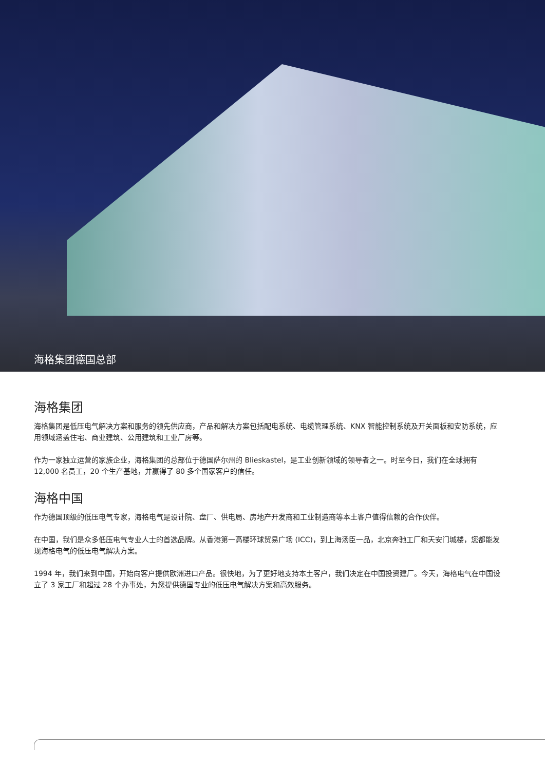海格集团德国总部
海格集团
海格集团是低压电气解决方案和服务的领先供应商，产品和解决方案包括配电系统、电缆管理系统、KNX 智能控制系统及开关面板和安防系统，应用领域涵盖住宅、商业建筑、公用建筑和工业厂房等。
作为一家独立运营的家族企业，海格集团的总部位于德国萨尔州的 Blieskastel，是工业创新领域的领导者之一。时至今日，我们在全球拥有 12,000 名员工，20 个生产基地，并赢得了 80 多个国家客户的信任。
海格中国
作为德国顶级的低压电气专家，海格电气是设计院、盘厂、供电局、房地产开发商和工业制造商等本土客户值得信赖的合作伙伴。
在中国，我们是众多低压电气专业人士的首选品牌。从香港第一高楼环球贸易广场 (ICC)，到上海汤臣一品，北京奔驰工厂和天安门城楼，您都能发现海格电气的低压电气解决方案。
1994 年，我们来到中国，开始向客户提供欧洲进口产品。很快地，为了更好地支持本土客户，我们决定在中国投资建厂。今天，海格电气在中国设立了 3 家工厂和超过 28 个办事处，为您提供德国专业的低压电气解决方案和高效服务。